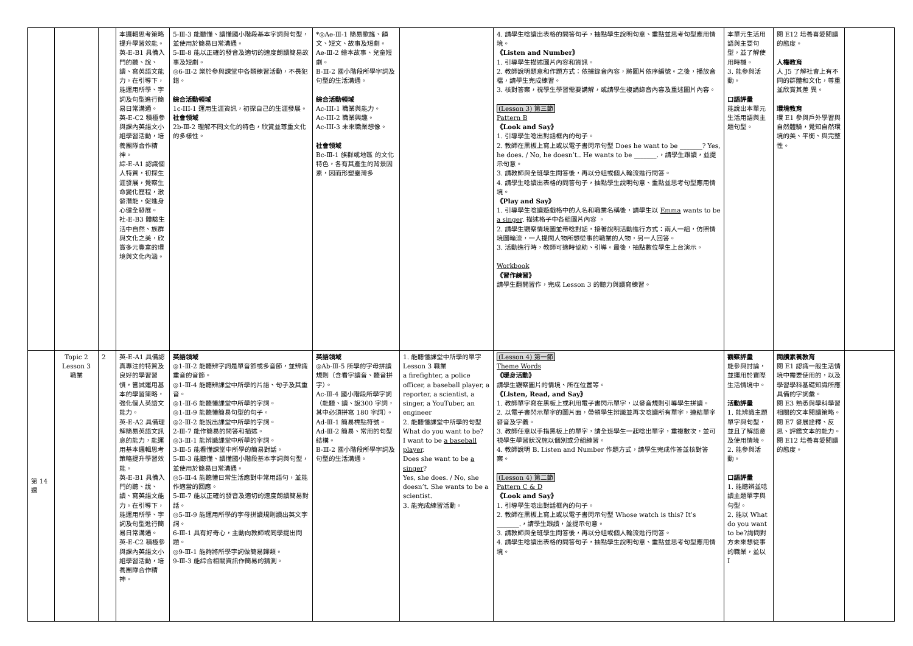| | | | 本邏輯思考策略提升學習效能。 英-E-B1 具備入門的聽、說、讀、寫英語文能力。在引導下，能運用所學、字詞及句型進行簡易日常溝通。 英-E-C2 積極參與課內英語文小組學習活動，培養團隊合作精神。 綜-E-A1 認識個人特質，初探生涯發展，覺察生命變化歷程，激發潛能，促進身心健全發展。 社-E-B3 體驗生活中自然、族群與文化之美，欣賞多元豐富的環境與文化內涵。 | 5-Ⅲ-3 能聽懂、讀懂國小階段基本字詞與句型，並使用於簡易日常溝通。 5-Ⅲ-8 能以正確的發音及適切的速度朗讀簡易故事及短劇。 ◎6-Ⅲ-2 樂於參與課堂中各類練習活動，不畏犯錯。 綜合活動領域 1c-III-1 運用生涯資訊，初探自己的生涯發展。 社會領域 2b-Ⅲ-2 理解不同文化的特色，欣賞並尊重文化 的多樣性。 | *◎Ae-Ⅲ-1 簡易歌謠、韻文、短文、故事及短劇。 Ae-Ⅲ-2 繪本故事、兒童短劇。 B-Ⅲ-2 國小階段所學字詞及句型的生活溝通。 綜合活動領域 Ac-III-1 職業與能力。 Ac-III-2 職業興趣。 Ac-III-3 未來職業想像。 社會領域 Bc-Ⅲ-1 族群或地區 的文化 特色，各有其產生的背景因素，因而形塑臺灣多 | | 4. 請學生唸讀出表格的問答句子，抽點學生說明句意、重點並思考句型應用情境。 《Listen and Number》 1. 引導學生描述圖片內容和資訊。 2. 教師說明題意和作題方式：依據錄音內容，將圖片依序編號。之後，播放音檔，請學生完成練習。 3. 核對答案，視學生學習需要講解，或請學生複誦錄音內容及重述圖片內容。 (Lesson 3) 第三節 Pattern B 《Look and Say》 1. 引導學生唸出對話框內的句子。 2. 教師在黑板上寫上或以電子書閃示句型 Does he want to be _______? Yes, he does. / No, he doesn’t.. He wants to be _______.，請學生跟讀，並提示句意。 3. 請教師與全班學生問答後，再以分組或個人輪流進行問答。 4. 請學生唸讀出表格的問答句子，抽點學生說明句意、重點並思考句型應用情境。 《Play and Say》 1. 引導學生唸讀遊戲格中的人名和職業名稱後，請學生以 Emma wants to be a singer . 描述格子中各組圖片內容 。 2. 請學生觀察情境圖並帶唸對話，接著說明活動進行方式：兩人一組，仿照情境圖輪流，一人提問人物所想從事的職業的人物，另一人回答。 3. 活動進行時，教師可適時協助、引導。最後，抽點數位學生上台演示。 Workbook 《習作練習》 請學生翻開習作，完成 Lesson 3 的聽力與讀寫練習。 | 本單元生活用語與主要句型，並了解使用時機。 3. 能參與活動。 口語評量 能說出本單元生活用語與主題句型。 | 閱 E12 培養喜愛閱讀的態度。 人權教育 人 J5 了解社會上有不同的群體和文化，尊重並欣賞其差 異。 環境教育 環 E1 參與戶外學習與自然體驗，覺知自然環境的美、平衡、與完整性。 | |
| 第 14 週 | Topic 2 Lesson 3 職業 | 2 | 英-E-A1 具備認真專注的特質及良好的學習習慣，嘗試運用基本的學習策略，強化個人英語文能力。 英-E-A2 具備理解簡易英語文訊息的能力，能運用基本邏輯思考策略提升學習效能。 英-E-B1 具備入門的聽、說、讀、寫英語文能力。在引導下，能運用所學、字詞及句型進行簡易日常溝通。 英-E-C2 積極參與課內英語文小組學習活動，培養團隊合作精神。 | 英語領域 ◎1-Ⅲ-2 能聽辨字詞是單音節或多音節，並辨識重音的音節。 ◎1-Ⅲ-4 能聽辨課堂中所學的片語、句子及其重音。 ◎1-Ⅲ-6 能聽懂課堂中所學的字詞。 ◎1-Ⅲ-9 能聽懂簡易句型的句子。 ◎2-Ⅲ-2 能說出課堂中所學的字詞。 2-Ⅲ-7 能作簡易的問答和描述。 ◎3-Ⅲ-1 能辨識課堂中所學的字詞。 3-Ⅲ-5 能看懂課堂中所學的簡易對話。 5-Ⅲ-3 能聽懂、讀懂國小階段基本字詞與句型，並使用於簡易日常溝通。 ◎5-Ⅲ-4 能聽懂日常生活應對中常用語句，並能作適當的回應。 5-Ⅲ-7 能以正確的發音及適切的速度朗讀簡易對話。 ◎5-Ⅲ-9 能運用所學的字母拼讀規則讀出英文字詞。 6-Ⅲ-1 具有好奇心，主動向教師或同學提出問題。 ◎9-Ⅲ-1 能夠將所學字詞做簡易歸類。 9-Ⅲ-3 能綜合相關資訊作簡易的猜測。 | 英語領域 ◎Ab-Ⅲ-5 所學的字母拼讀規則（含看字讀音、聽音拼字）。 Ac-Ⅲ-4 國小階段所學字詞（能聽、讀、說300 字詞，其中必須拼寫 180 字詞）。 Ad-Ⅲ-1 簡易標點符號。 Ad-Ⅲ-2 簡易、常用的句型結構。 B-Ⅲ-2 國小階段所學字詞及句型的生活溝通。 | 1. 能聽懂課堂中所學的單字 Lesson 3 職業 a firefighter, a police officer, a baseball player, a reporter, a scientist, a singer, a YouTuber, an engineer 2. 能聽懂課堂中所學的句型 What do you want to be? I want to be a baseball player . Does she want to be a singer ? Yes, she does. / No, she doesn’t. She wants to be a scientist. 3. 能完成練習活動。 | (Lesson 4) 第一節 Theme Words 《暖身活動》 請學生觀察圖片的情境、所在位置等。 《Listen, Read, and Say》 1. 教師單字寫在黑板上或利用電子書閃示單字，以發音規則引導學生拼讀。 2. 以電子書閃示單字的圖片面，帶領學生辨識並再次唸讀所有單字，連結單字發音及字義。 3. 教師任意以手指黑板上的單字，請全班學生一起唸出單字，重複數次，並可視學生學習狀況施以個別或分組練習。 4. 教師說明 B. Listen and Number 作題方式，請學生完成作答並核對答案。 (Lesson 4) 第二節 Pattern C & D 《Look and Say》 1. 引導學生唸出對話框內的句子。 2. 教師在黑板上寫上或以電子書閃示句型 Whose watch is this? It’s _______.，請學生跟讀，並提示句意。 3. 請教師與全班學生問答後，再以分組或個人輪流進行問答。 4. 請學生唸讀出表格的問答句子，抽點學生說明句意、重點並思考句型應用情境。 | 觀察評量 能參與討論，並運用於實際生活情境中。 活動評量 1. 能辨識主題單字與句型，並且了解語意及使用情境。 2. 能參與活動。 口語評量 1. 能聽辨並唸讀主題單字與句型。 2. 能以 What do you want to be?詢問對方未來想從事的職業，並以 I | 閱讀素養教育 閱 E1 認識一般生活情境中需要使用的，以及學習學科基礎知識所應具備的字詞彙。 閱 E3 熟悉與學科學習相關的文本閱讀策略。 閱 E7 發展詮釋、反思、評鑑文本的能力。 閱 E12 培養喜愛閱讀的態度。 | |